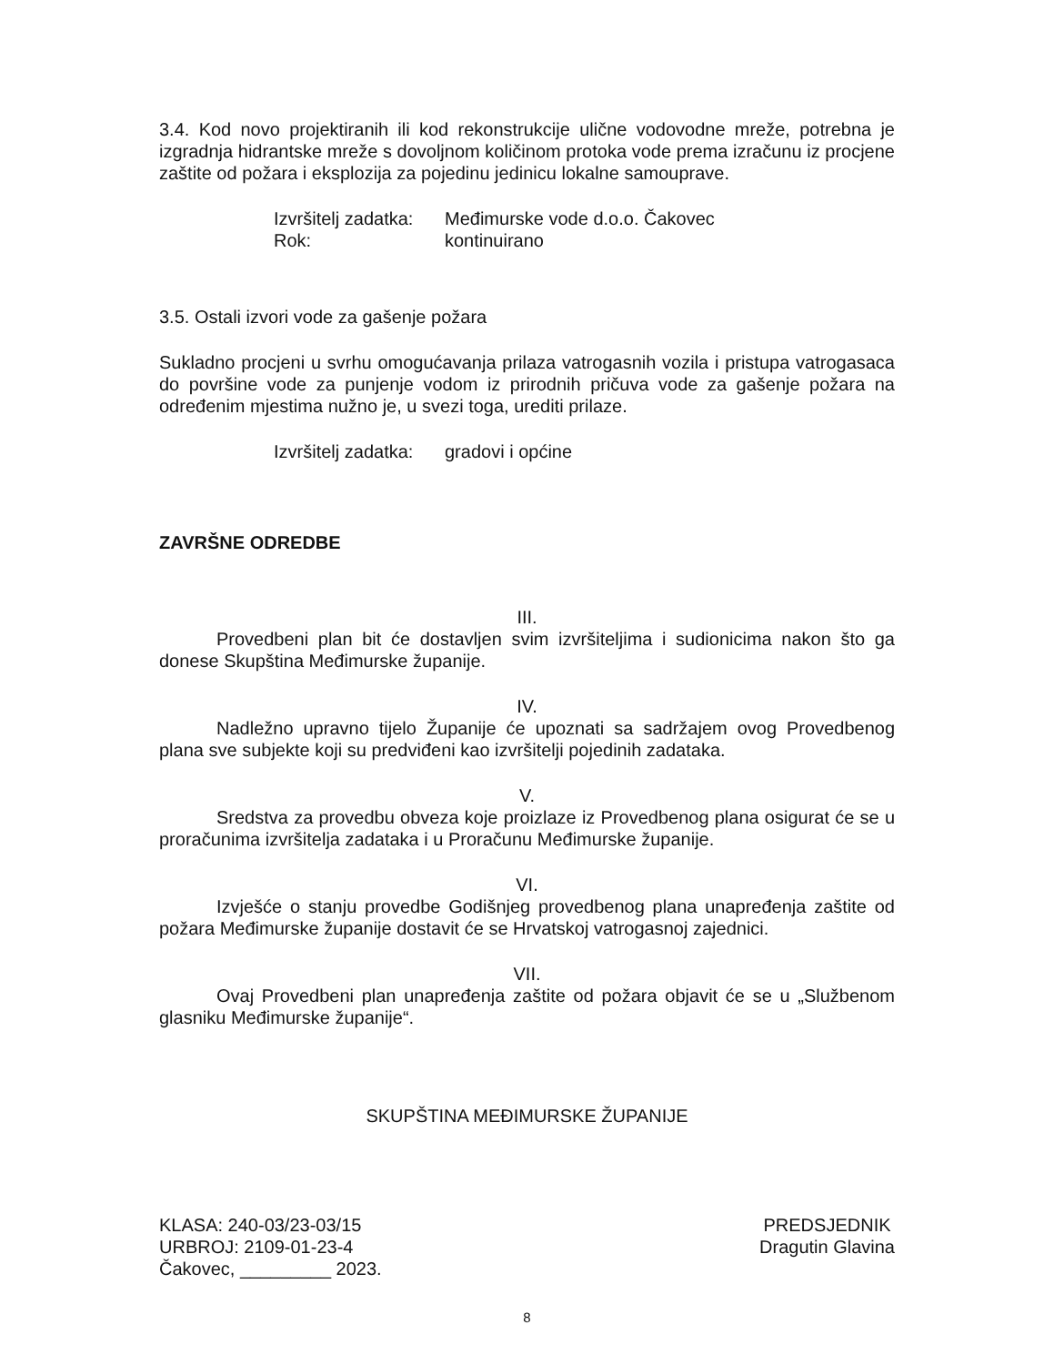3.4. Kod novo projektiranih ili kod rekonstrukcije ulične vodovodne mreže, potrebna je izgradnja hidrantske mreže s dovoljnom količinom protoka vode prema izračunu iz procjene zaštite od požara i eksplozija za pojedinu jedinicu lokalne samouprave.
Izvršitelj zadatka: Međimurske vode d.o.o. Čakovec Rok: kontinuirano
3.5. Ostali izvori vode za gašenje požara
Sukladno procjeni u svrhu omogućavanja prilaza vatrogasnih vozila i pristupa vatrogasaca do površine vode za punjenje vodom iz prirodnih pričuva vode za gašenje požara na određenim mjestima nužno je, u svezi toga, urediti prilaze.
Izvršitelj zadatka: gradovi i općine
ZAVRŠNE ODREDBE
III.
Provedbeni plan bit će dostavljen svim izvršiteljima i sudionicima nakon što ga donese Skupština Međimurske županije.
IV.
Nadležno upravno tijelo Županije će upoznati sa sadržajem ovog Provedbenog plana sve subjekte koji su predviđeni kao izvršitelji pojedinih zadataka.
V.
Sredstva za provedbu obveza koje proizlaze iz Provedbenog plana osigurat će se u proračunima izvršitelja zadataka i u Proračunu Međimurske županije.
VI.
Izvješće o stanju provedbe Godišnjeg provedbenog plana unapređenja zaštite od požara Međimurske županije dostavit će se Hrvatskoj vatrogasnoj zajednici.
VII.
Ovaj Provedbeni plan unapređenja zaštite od požara objavit će se u „Službenom glasniku Međimurske županije“.
SKUPŠTINA MEĐIMURSKE ŽUPANIJE
KLASA: 240-03/23-03/15
URBROJ: 2109-01-23-4
Čakovec, _________ 2023.
PREDSJEDNIK
Dragutin Glavina
8